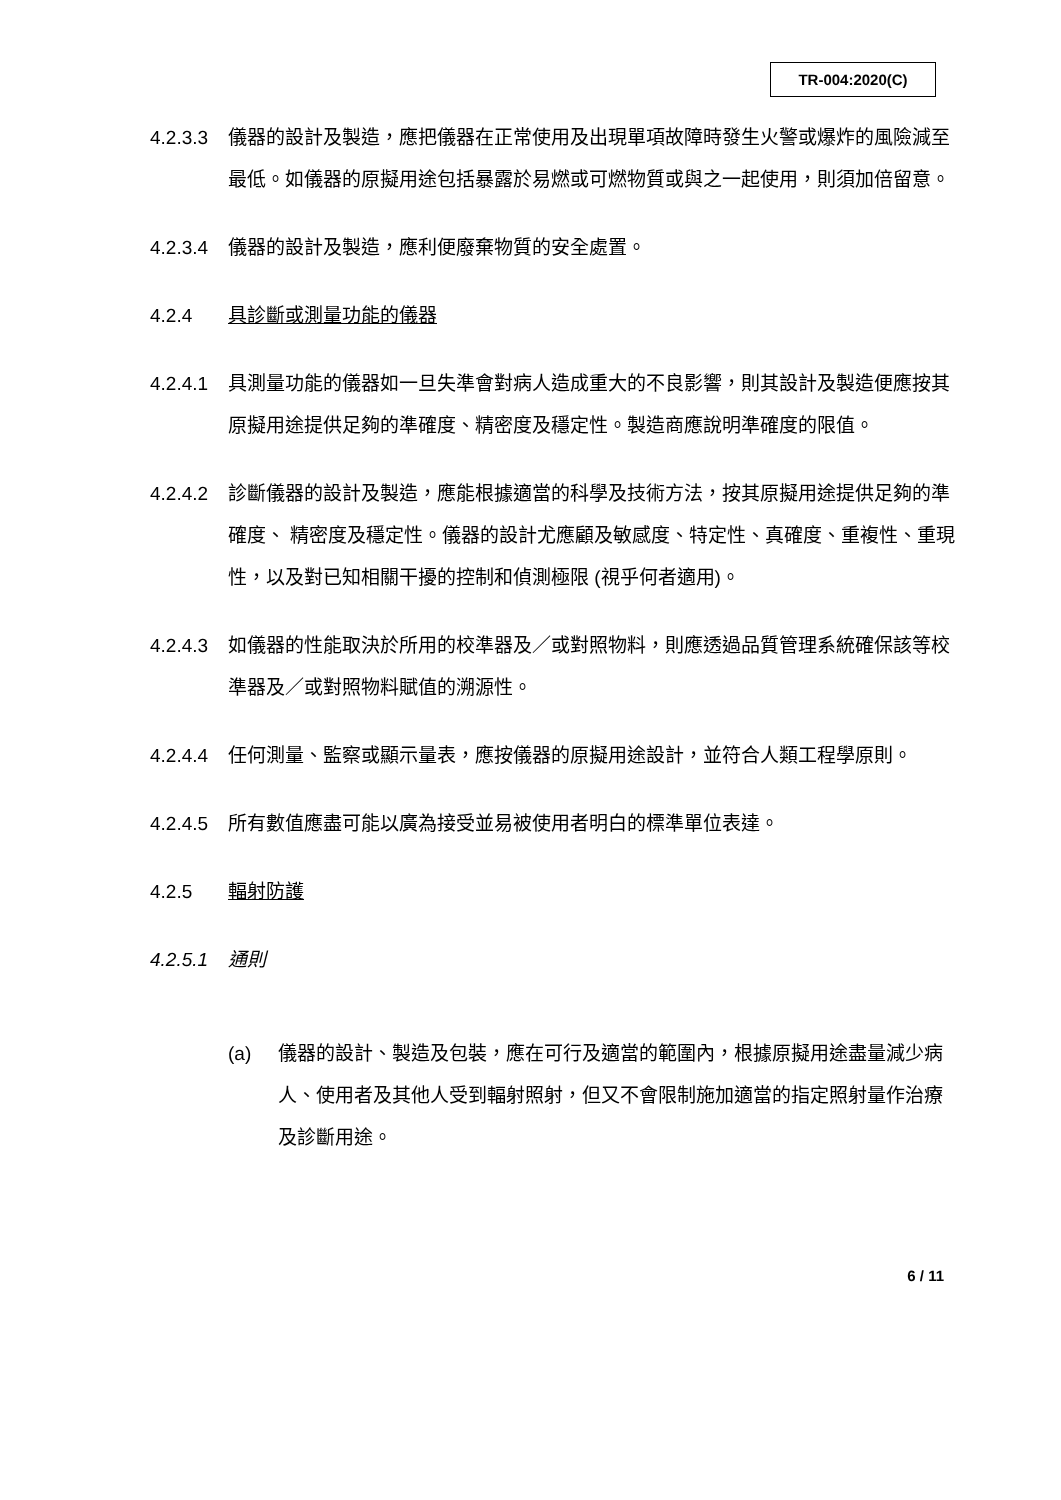TR-004:2020(C)
4.2.3.3
儀器的設計及製造，應把儀器在正常使用及出現單項故障時發生火警或爆炸的風險減至最低。如儀器的原擬用途包括暴露於易燃或可燃物質或與之一起使用，則須加倍留意。
4.2.3.4
儀器的設計及製造，應利便廢棄物質的安全處置。
4.2.4 具診斷或測量功能的儀器
4.2.4.1
具測量功能的儀器如一旦失準會對病人造成重大的不良影響，則其設計及製造便應按其原擬用途提供足夠的準確度、精密度及穩定性。製造商應說明準確度的限值。
4.2.4.2
診斷儀器的設計及製造，應能根據適當的科學及技術方法，按其原擬用途提供足夠的準確度、 精密度及穩定性。儀器的設計尤應顧及敏感度、特定性、真確度、重複性、重現性，以及對已知相關干擾的控制和偵測極限 (視乎何者適用)。
4.2.4.3
如儀器的性能取決於所用的校準器及／或對照物料，則應透過品質管理系統確保該等校準器及／或對照物料賦值的溯源性。
4.2.4.4
任何測量、監察或顯示量表，應按儀器的原擬用途設計，並符合人類工程學原則。
4.2.4.5
所有數值應盡可能以廣為接受並易被使用者明白的標準單位表達。
4.2.5 輻射防護
4.2.5.1
通則
(a) 儀器的設計、製造及包裝，應在可行及適當的範圍內，根據原擬用途盡量減少病人、使用者及其他人受到輻射照射，但又不會限制施加適當的指定照射量作治療及診斷用途。
6 / 11